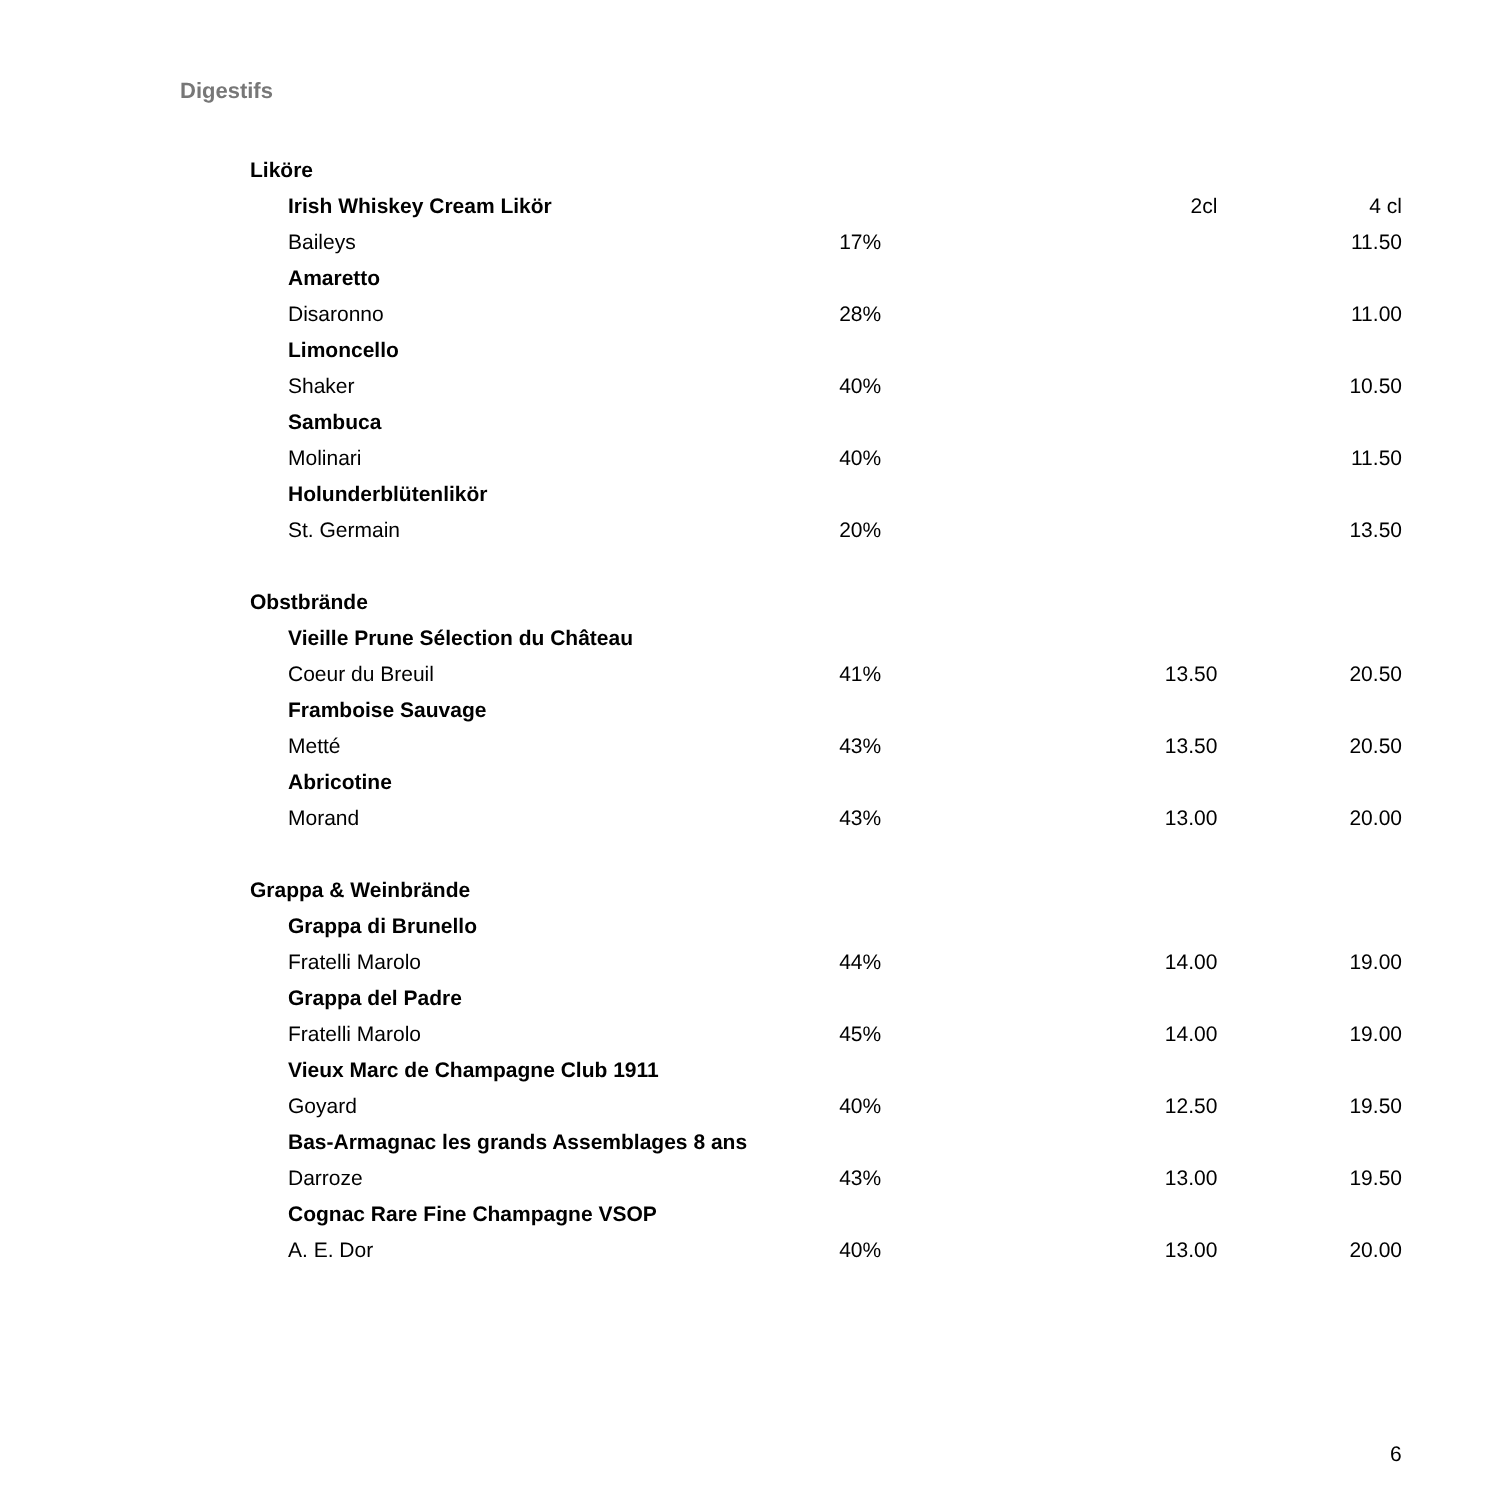Digestifs
| Liköre | | | |
| Irish Whiskey Cream Likör | | 2cl | 4 cl |
| Baileys | 17% | | 11.50 |
| Amaretto | | | |
| Disaronno | 28% | | 11.00 |
| Limoncello | | | |
| Shaker | 40% | | 10.50 |
| Sambuca | | | |
| Molinari | 40% | | 11.50 |
| Holunderblütenlikör | | | |
| St. Germain | 20% | | 13.50 |
| Obstbrände | | | |
| Vieille Prune Sélection du Château | | | |
| Coeur du Breuil | 41% | 13.50 | 20.50 |
| Framboise Sauvage | | | |
| Metté | 43% | 13.50 | 20.50 |
| Abricotine | | | |
| Morand | 43% | 13.00 | 20.00 |
| Grappa & Weinbrände | | | |
| Grappa di Brunello | | | |
| Fratelli Marolo | 44% | 14.00 | 19.00 |
| Grappa del Padre | | | |
| Fratelli Marolo | 45% | 14.00 | 19.00 |
| Vieux Marc de Champagne Club 1911 | | | |
| Goyard | 40% | 12.50 | 19.50 |
| Bas-Armagnac les grands Assemblages 8 ans | | | |
| Darroze | 43% | 13.00 | 19.50 |
| Cognac Rare Fine Champagne VSOP | | | |
| A. E. Dor | 40% | 13.00 | 20.00 |
6